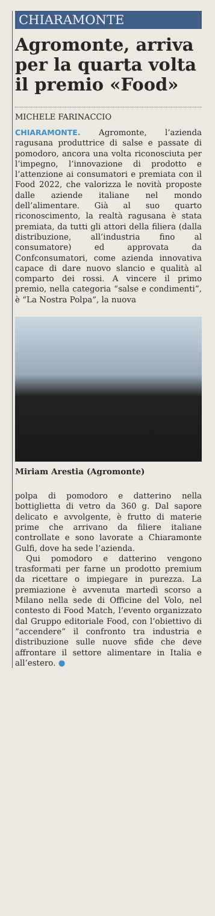CHIARAMONTE
Agromonte, arriva per la quarta volta il premio «Food»
MICHELE FARINACCIO
CHIARAMONTE. Agromonte, l’azienda ragusana produttrice di salse e passate di pomodoro, ancora una volta riconosciuta per l’impegno, l’innovazione di prodotto e l’attenzione ai consumatori e premiata con il Food 2022, che valorizza le novità proposte dalle aziende italiane nel mondo dell’alimentare. Già al suo quarto riconoscimento, la realtà ragusana è stata premiata, da tutti gli attori della filiera (dalla distribuzione, all’industria fino al consumatore) ed approvata da Confconsumatori, come azienda innovativa capace di dare nuovo slancio e qualità al comparto dei rossi. A vincere il primo premio, nella categoria “salse e condimenti”, è “La Nostra Polpa”, la nuova
Miriam Arestia (Agromonte)
polpa di pomodoro e datterino nella bottiglietta di vetro da 360 g. Dal sapore delicato e avvolgente, è frutto di materie prime che arrivano da filiere italiane controllate e sono lavorate a Chiaramonte Gulfi, dove ha sede l’azienda.
Qui pomodoro e datterino vengono trasformati per farne un prodotto premium da ricettare o impiegare in purezza. La premiazione è avvenuta martedì scorso a Milano nella sede di Officine del Volo, nel contesto di Food Match, l’evento organizzato dal Gruppo editoriale Food, con l’obiettivo di “accendere” il confronto tra industria e distribuzione sulle nuove sfide che deve affrontare il settore alimentare in Italia e all’estero. ●